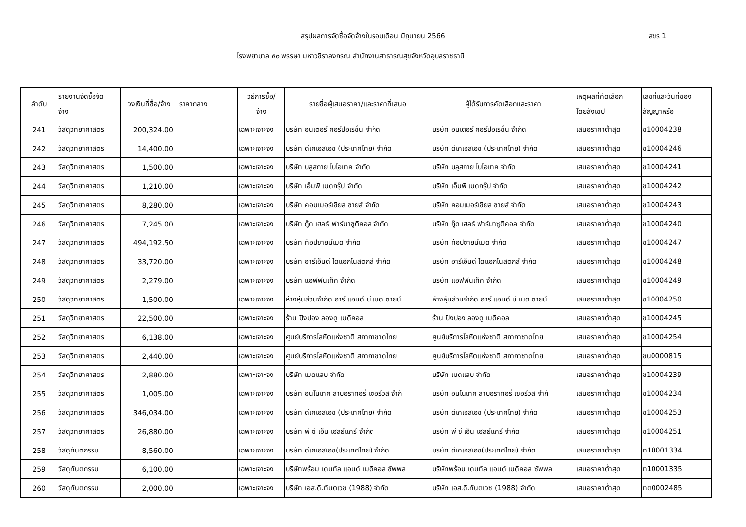สรุปผลการจัดซื้อจัดจ้างในรอบเดือน มิถุนายน 2566 สขร 1
โรงพยาบาล ๕๐ พรรษา มหาวชิราลงกรณ สำนักงานสาธารณสุขจังหวัดอุบลราชธานี
| ลำดับ | รายงานจัดซื้อจัด จ้าง | วงเงินที่ซื้อ/จ้าง | ราคากลาง | วิธีการซื้อ/ จ้าง | รายชื่อผู้เสนอราคา/และราคาที่เสนอ | ผู้ได้รับการคัดเลือกและราคา | เหตุผลที่คัดเลือก โดยสังเขป | เลขที่และวันที่ของ สัญญาหรือ |
| --- | --- | --- | --- | --- | --- | --- | --- | --- |
| 241 | วัสดุวิทยาศาสตร | 200,324.00 | | เฉพาะเจาะจง | บริษัท อินเตอร์ คอร์ปอเรชั่น จำกัด | บริษัท อินเตอร์ คอร์ปอเรชั่น จำกัด | เสนอราคาต่ำสุด | ช10004238 |
| 242 | วัสดุวิทยาศาสตร | 14,400.00 | | เฉพาะเจาะจง | บริษัท ดีเคเอสเอช (ประเทศไทย) จำกัด | บริษัท ดีเคเอสเอช (ประเทศไทย) จำกัด | เสนอราคาต่ำสุด | ช10004246 |
| 243 | วัสดุวิทยาศาสตร | 1,500.00 | | เฉพาะเจาะจง | บริษัท บลูสกาย ไบโอเทค จำกัด | บริษัท บลูสกาย ไบโอเทค จำกัด | เสนอราคาต่ำสุด | ช10004241 |
| 244 | วัสดุวิทยาศาสตร | 1,210.00 | | เฉพาะเจาะจง | บริษัท เอ็มพี เมดกรุ๊ป จำกัด | บริษัท เอ็มพี เมดกรุ๊ป จำกัด | เสนอราคาต่ำสุด | ช10004242 |
| 245 | วัสดุวิทยาศาสตร | 8,280.00 | | เฉพาะเจาะจง | บริษัท คอมเมอร์เชียล ซายส์ จำกัด | บริษัท คอมเมอร์เชียล ซายส์ จำกัด | เสนอราคาต่ำสุด | ช10004243 |
| 246 | วัสดุวิทยาศาสตร | 7,245.00 | | เฉพาะเจาะจง | บริษัท กู๊ด เฮลธ์ ฟาร์มาซูติคอล จำกัด | บริษัท กู๊ด เฮลธ์ ฟาร์มาซูติคอล จำกัด | เสนอราคาต่ำสุด | ช10004240 |
| 247 | วัสดุวิทยาศาสตร | 494,192.50 | | เฉพาะเจาะจง | บริษัท ท้อปซายน์เมด จำกัด | บริษัท ท้อปซายน์เมด จำกัด | เสนอราคาต่ำสุด | ช10004247 |
| 248 | วัสดุวิทยาศาสตร | 33,720.00 | | เฉพาะเจาะจง | บริษัท อาร์เอ็นดี ไดแอกโนสติกส์ จำกัด | บริษัท อาร์เอ็นดี ไดแอกโนสติกส์ จำกัด | เสนอราคาต่ำสุด | ช10004248 |
| 249 | วัสดุวิทยาศาสตร | 2,279.00 | | เฉพาะเจาะจง | บริษัท แอฟฟินิเท็ค จำกัด | บริษัท แอฟฟินิเท็ค จำกัด | เสนอราคาต่ำสุด | ช10004249 |
| 250 | วัสดุวิทยาศาสตร | 1,500.00 | | เฉพาะเจาะจง | ห้างหุ้นส่วนจำกัด อาร์ แอนด์ บี เมดิ ซายน์ | ห้างหุ้นส่วนจำกัด อาร์ แอนด์ บี เมดิ ซายน์ | เสนอราคาต่ำสุด | ช10004250 |
| 251 | วัสดุวิทยาศาสตร | 22,500.00 | | เฉพาะเจาะจง | ร้าน ปิงปอง ลองดู เมดิคอล | ร้าน ปิงปอง ลองดู เมดิคอล | เสนอราคาต่ำสุด | ช10004245 |
| 252 | วัสดุวิทยาศาสตร | 6,138.00 | | เฉพาะเจาะจง | ศูนย์บริการโลหิตแห่งชาติ สภากาชาดไทย | ศูนย์บริการโลหิตแห่งชาติ สภากาชาดไทย | เสนอราคาต่ำสุด | ช10004254 |
| 253 | วัสดุวิทยาศาสตร | 2,440.00 | | เฉพาะเจาะจง | ศูนย์บริการโลหิตแห่งชาติ สภากาชาดไทย | ศูนย์บริการโลหิตแห่งชาติ สภากาชาดไทย | เสนอราคาต่ำสุด | ชน0000815 |
| 254 | วัสดุวิทยาศาสตร | 2,880.00 | | เฉพาะเจาะจง | บริษัท เมดแลบ จำกัด | บริษัท เมดแลบ จำกัด | เสนอราคาต่ำสุด | ช10004239 |
| 255 | วัสดุวิทยาศาสตร | 1,005.00 | | เฉพาะเจาะจง | บริษัท อินโนเทค ลาบอราทอรี่ เซอร์วิส จำกั | บริษัท อินโนเทค ลาบอราทอรี่ เซอร์วิส จำกั | เสนอราคาต่ำสุด | ช10004234 |
| 256 | วัสดุวิทยาศาสตร | 346,034.00 | | เฉพาะเจาะจง | บริษัท ดีเคเอสเอช (ประเทศไทย) จำกัด | บริษัท ดีเคเอสเอช (ประเทศไทย) จำกัด | เสนอราคาต่ำสุด | ช10004253 |
| 257 | วัสดุวิทยาศาสตร | 26,880.00 | | เฉพาะเจาะจง | บริษัท พี ซี เอ็น เฮลธ์แคร์ จำกัด | บริษัท พี ซี เอ็น เฮลธ์แคร์ จำกัด | เสนอราคาต่ำสุด | ช10004251 |
| 258 | วัสดุทันตกรรม | 8,560.00 | | เฉพาะเจาะจง | บริษัท ดีเคเอสเอช(ประเทศไทย) จำกัด | บริษัท ดีเคเอสเอช(ประเทศไทย) จำกัด | เสนอราคาต่ำสุด | ท10001334 |
| 259 | วัสดุทันตกรรม | 6,100.00 | | เฉพาะเจาะจง | บริษัทพร้อม เดนทัล แอนด์ เมดิคอล ซัพพล | บริษัทพร้อม เดนทัล แอนด์ เมดิคอล ซัพพล | เสนอราคาต่ำสุด | ท10001335 |
| 260 | วัสดุทันตกรรม | 2,000.00 | | เฉพาะเจาะจง | บริษัท เอส.ดี.ทันตเวช (1988) จำกัด | บริษัท เอส.ดี.ทันตเวช (1988) จำกัด | เสนอราคาต่ำสุด | ทต0002485 |